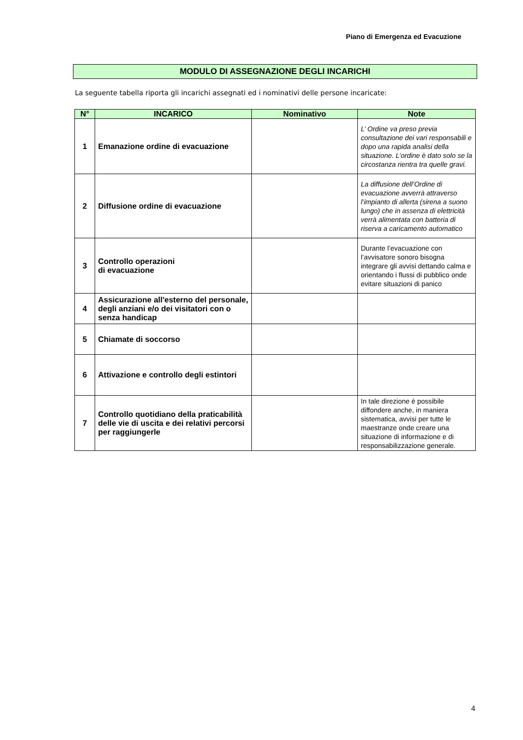Piano di Emergenza ed Evacuzione
MODULO DI ASSEGNAZIONE DEGLI INCARICHI
La seguente tabella riporta gli incarichi assegnati ed i nominativi delle persone incaricate:
| N° | INCARICO | Nominativo | Note |
| --- | --- | --- | --- |
| 1 | Emanazione ordine di evacuazione | | L’ Ordine va preso previa consultazione dei vari responsabili e dopo una rapida analisi della situazione. L’ordine è dato solo se la circostanza rientra tra quelle gravi. |
| 2 | Diffusione ordine di evacuazione | | La diffusione dell’Ordine di evacuazione avverrà attraverso l’impianto di allerta (sirena a suono lungo) che in assenza di elettricità verrà alimentata con batteria di riserva a caricamento automatico |
| 3 | Controllo operazioni di evacuazione | | Durante l’evacuazione con l’avvisatore sonoro bisogna integrare gli avvisi dettando calma e orientando i flussi di pubblico onde evitare situazioni di panico |
| 4 | Assicurazione all'esterno del personale, degli anziani e/o dei visitatori con o senza handicap | | |
| 5 | Chiamate di soccorso | | |
| 6 | Attivazione e controllo degli estintori | | |
| 7 | Controllo quotidiano della praticabilità delle vie di uscita e dei relativi percorsi per raggiungerle | | In tale direzione è possibile diffondere anche, in maniera sistematica, avvisi per tutte le maestranze onde creare una situazione di informazione e di responsabilizzazione generale. |
4